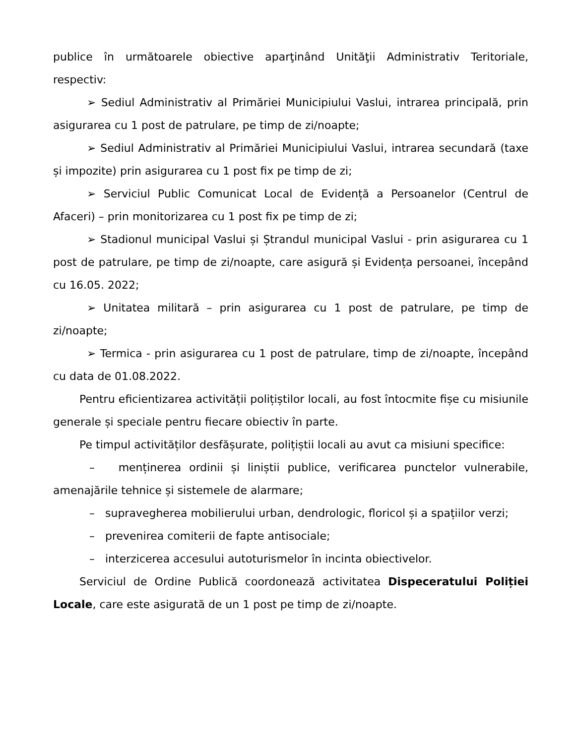publice în următoarele obiective aparţinând Unităţii Administrativ Teritoriale, respectiv:
➢ Sediul Administrativ al Primăriei Municipiului Vaslui, intrarea principală, prin asigurarea cu 1 post de patrulare, pe timp de zi/noapte;
➢ Sediul Administrativ al Primăriei Municipiului Vaslui, intrarea secundară (taxe și impozite) prin asigurarea cu 1 post fix pe timp de zi;
➢ Serviciul Public Comunicat Local de Evidență a Persoanelor (Centrul de Afaceri) – prin monitorizarea cu 1 post fix pe timp de zi;
➢ Stadionul municipal Vaslui și Ștrandul municipal Vaslui - prin asigurarea cu 1 post de patrulare, pe timp de zi/noapte, care asigură și Evidența persoanei, începând cu 16.05. 2022;
➢ Unitatea militară – prin asigurarea cu 1 post de patrulare, pe timp de zi/noapte;
➢ Termica - prin asigurarea cu 1 post de patrulare, timp de zi/noapte, începând cu data de 01.08.2022.
Pentru eficientizarea activității polițiștilor locali, au fost întocmite fișe cu misiunile generale și speciale pentru fiecare obiectiv în parte.
Pe timpul activităților desfășurate, polițiștii locali au avut ca misiuni specifice:
– menținerea ordinii și liniștii publice, verificarea punctelor vulnerabile, amenajările tehnice și sistemele de alarmare;
– supravegherea mobilierului urban, dendrologic, floricol și a spațiilor verzi;
– prevenirea comiterii de fapte antisociale;
– interzicerea accesului autoturismelor în incinta obiectivelor.
Serviciul de Ordine Publică coordonează activitatea Dispeceratului Poliției Locale, care este asigurată de un 1 post pe timp de zi/noapte.